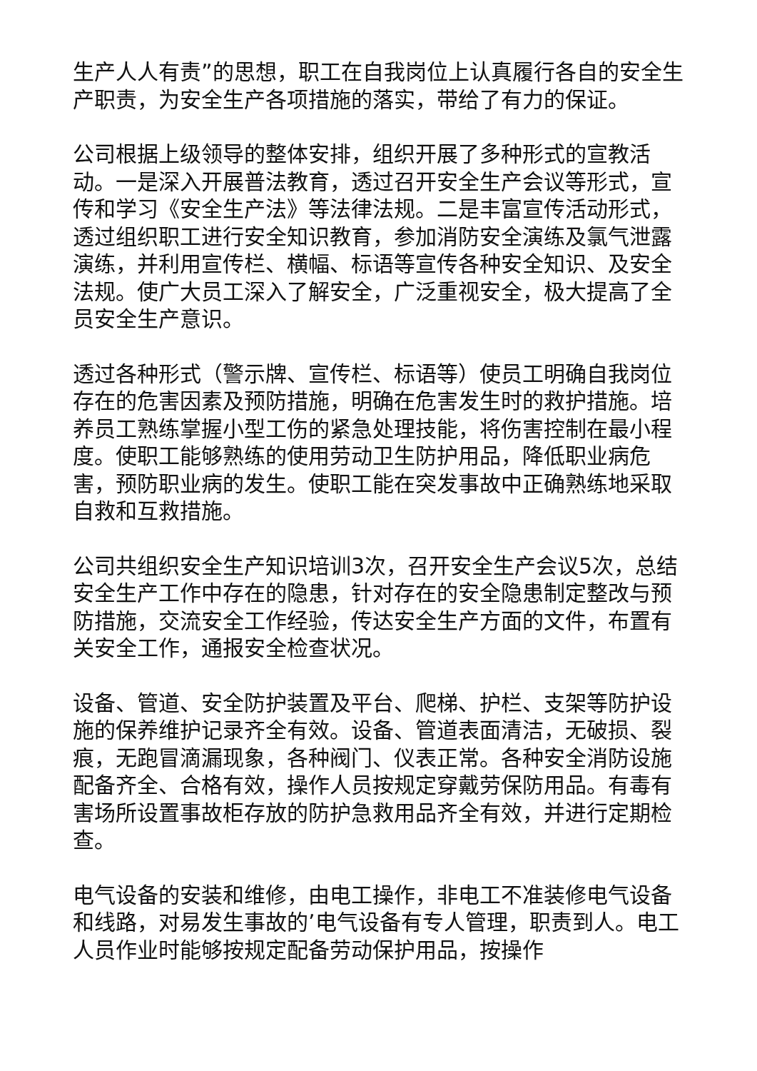生产人人有责”的思想，职工在自我岗位上认真履行各自的安全生产职责，为安全生产各项措施的落实，带给了有力的保证。
公司根据上级领导的整体安排，组织开展了多种形式的宣教活动。一是深入开展普法教育，透过召开安全生产会议等形式，宣传和学习《安全生产法》等法律法规。二是丰富宣传活动形式，透过组织职工进行安全知识教育，参加消防安全演练及氯气泄露演练，并利用宣传栏、横幅、标语等宣传各种安全知识、及安全法规。使广大员工深入了解安全，广泛重视安全，极大提高了全员安全生产意识。
透过各种形式（警示牌、宣传栏、标语等）使员工明确自我岗位存在的危害因素及预防措施，明确在危害发生时的救护措施。培养员工熟练掌握小型工伤的紧急处理技能，将伤害控制在最小程度。使职工能够熟练的使用劳动卫生防护用品，降低职业病危害，预防职业病的发生。使职工能在突发事故中正确熟练地采取自救和互救措施。
公司共组织安全生产知识培训3次，召开安全生产会议5次，总结安全生产工作中存在的隐患，针对存在的安全隐患制定整改与预防措施，交流安全工作经验，传达安全生产方面的文件，布置有关安全工作，通报安全检查状况。
设备、管道、安全防护装置及平台、爬梯、护栏、支架等防护设施的保养维护记录齐全有效。设备、管道表面清洁，无破损、裂痕，无跑冒滴漏现象，各种阀门、仪表正常。各种安全消防设施配备齐全、合格有效，操作人员按规定穿戴劳保防用品。有毒有害场所设置事故柜存放的防护急救用品齐全有效，并进行定期检查。
电气设备的安装和维修，由电工操作，非电工不准装修电气设备和线路，对易发生事故的’电气设备有专人管理，职责到人。电工人员作业时能够按规定配备劳动保护用品，按操作